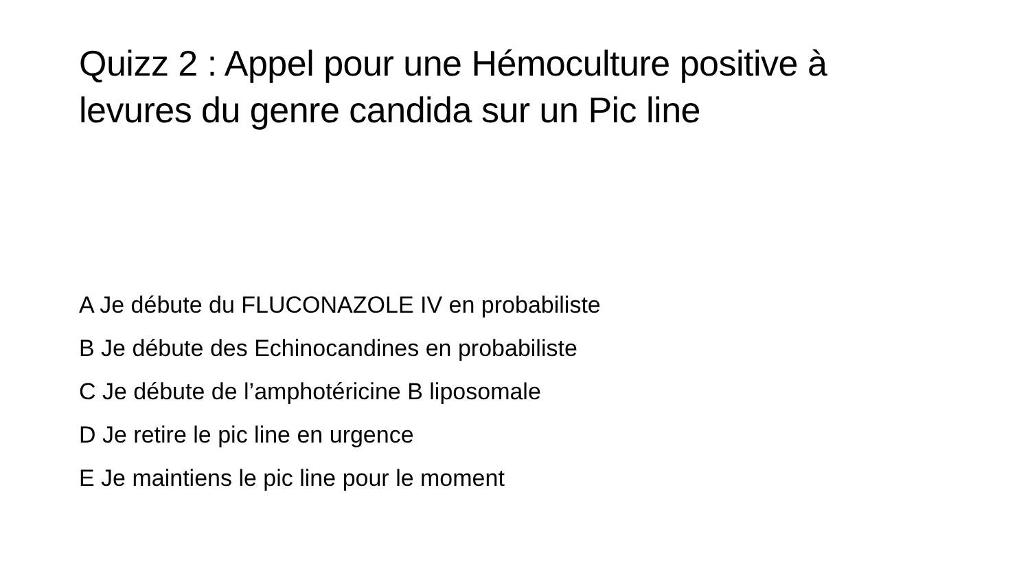Quizz 2 : Appel pour une Hémoculture positive à
levures du genre candida sur un Pic line
A Je débute du FLUCONAZOLE IV en probabiliste
B Je débute des Echinocandines en probabiliste
C Je débute de l’amphotéricine B liposomale
D Je retire le pic line en urgence
E Je maintiens le pic line pour le moment